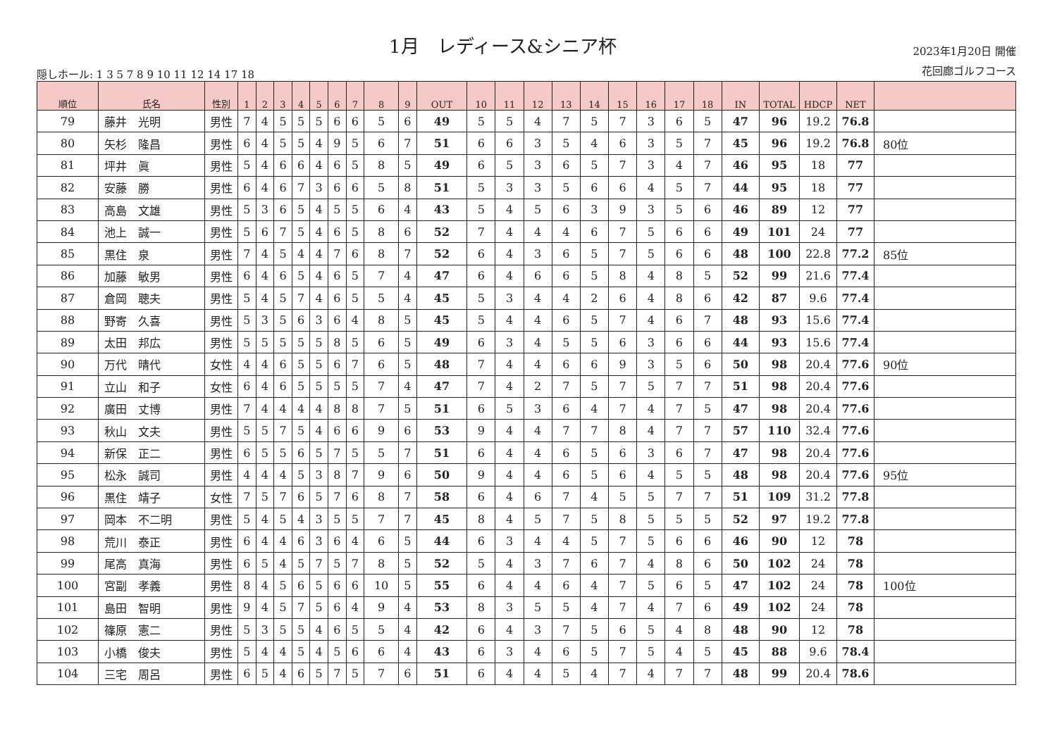隠しホール: 1 3 5 7 8 9 10 11 12 14 17 18
1月　レディース&シニア杯
2023年1月20日 開催
花回廊ゴルフコース
| 順位 | 氏名 | 性別 | 1 | 2 | 3 | 4 | 5 | 6 | 7 | 8 | 9 | OUT | 10 | 11 | 12 | 13 | 14 | 15 | 16 | 17 | 18 | IN | TOTAL | HDCP | NET | |
| --- | --- | --- | --- | --- | --- | --- | --- | --- | --- | --- | --- | --- | --- | --- | --- | --- | --- | --- | --- | --- | --- | --- | --- | --- | --- | --- |
| 79 | 藤井 光明 | 男性 | 7 | 4 | 5 | 5 | 5 | 6 | 6 | 5 | 6 | 49 | 5 | 5 | 4 | 7 | 5 | 7 | 3 | 6 | 5 | 47 | 96 | 19.2 | 76.8 | |
| 80 | 矢杉 隆昌 | 男性 | 6 | 4 | 5 | 5 | 4 | 9 | 5 | 6 | 7 | 51 | 6 | 6 | 3 | 5 | 4 | 6 | 3 | 5 | 7 | 45 | 96 | 19.2 | 76.8 | 80位 |
| 81 | 坪井 眞 | 男性 | 5 | 4 | 6 | 6 | 4 | 6 | 5 | 8 | 5 | 49 | 6 | 5 | 3 | 6 | 5 | 7 | 3 | 4 | 7 | 46 | 95 | 18 | 77 | |
| 82 | 安藤 勝 | 男性 | 6 | 4 | 6 | 7 | 3 | 6 | 6 | 5 | 8 | 51 | 5 | 3 | 3 | 5 | 6 | 6 | 4 | 5 | 7 | 44 | 95 | 18 | 77 | |
| 83 | 高島 文雄 | 男性 | 5 | 3 | 6 | 5 | 4 | 5 | 5 | 6 | 4 | 43 | 5 | 4 | 5 | 6 | 3 | 9 | 3 | 5 | 6 | 46 | 89 | 12 | 77 | |
| 84 | 池上 誠一 | 男性 | 5 | 6 | 7 | 5 | 4 | 6 | 5 | 8 | 6 | 52 | 7 | 4 | 4 | 4 | 6 | 7 | 5 | 6 | 6 | 49 | 101 | 24 | 77 | |
| 85 | 黒住 泉 | 男性 | 7 | 4 | 5 | 4 | 4 | 7 | 6 | 8 | 7 | 52 | 6 | 4 | 3 | 6 | 5 | 7 | 5 | 6 | 6 | 48 | 100 | 22.8 | 77.2 | 85位 |
| 86 | 加藤 敏男 | 男性 | 6 | 4 | 6 | 5 | 4 | 6 | 5 | 7 | 4 | 47 | 6 | 4 | 6 | 6 | 5 | 8 | 4 | 8 | 5 | 52 | 99 | 21.6 | 77.4 | |
| 87 | 倉岡 聰夫 | 男性 | 5 | 4 | 5 | 7 | 4 | 6 | 5 | 5 | 4 | 45 | 5 | 3 | 4 | 4 | 2 | 6 | 4 | 8 | 6 | 42 | 87 | 9.6 | 77.4 | |
| 88 | 野寄 久喜 | 男性 | 5 | 3 | 5 | 6 | 3 | 6 | 4 | 8 | 5 | 45 | 5 | 4 | 4 | 6 | 5 | 7 | 4 | 6 | 7 | 48 | 93 | 15.6 | 77.4 | |
| 89 | 太田 邦広 | 男性 | 5 | 5 | 5 | 5 | 5 | 8 | 5 | 6 | 5 | 49 | 6 | 3 | 4 | 5 | 5 | 6 | 3 | 6 | 6 | 44 | 93 | 15.6 | 77.4 | |
| 90 | 万代 晴代 | 女性 | 4 | 4 | 6 | 5 | 5 | 6 | 7 | 6 | 5 | 48 | 7 | 4 | 4 | 6 | 6 | 9 | 3 | 5 | 6 | 50 | 98 | 20.4 | 77.6 | 90位 |
| 91 | 立山 和子 | 女性 | 6 | 4 | 6 | 5 | 5 | 5 | 5 | 7 | 4 | 47 | 7 | 4 | 2 | 7 | 5 | 7 | 5 | 7 | 7 | 51 | 98 | 20.4 | 77.6 | |
| 92 | 廣田 丈博 | 男性 | 7 | 4 | 4 | 4 | 4 | 8 | 8 | 7 | 5 | 51 | 6 | 5 | 3 | 6 | 4 | 7 | 4 | 7 | 5 | 47 | 98 | 20.4 | 77.6 | |
| 93 | 秋山 文夫 | 男性 | 5 | 5 | 7 | 5 | 4 | 6 | 6 | 9 | 6 | 53 | 9 | 4 | 4 | 7 | 7 | 8 | 4 | 7 | 7 | 57 | 110 | 32.4 | 77.6 | |
| 94 | 新保 正二 | 男性 | 6 | 5 | 5 | 6 | 5 | 7 | 5 | 5 | 7 | 51 | 6 | 4 | 4 | 6 | 5 | 6 | 3 | 6 | 7 | 47 | 98 | 20.4 | 77.6 | |
| 95 | 松永 誠司 | 男性 | 4 | 4 | 4 | 5 | 3 | 8 | 7 | 9 | 6 | 50 | 9 | 4 | 4 | 6 | 5 | 6 | 4 | 5 | 5 | 48 | 98 | 20.4 | 77.6 | 95位 |
| 96 | 黒住 靖子 | 女性 | 7 | 5 | 7 | 6 | 5 | 7 | 6 | 8 | 7 | 58 | 6 | 4 | 6 | 7 | 4 | 5 | 5 | 7 | 7 | 51 | 109 | 31.2 | 77.8 | |
| 97 | 岡本 不二明 | 男性 | 5 | 4 | 5 | 4 | 3 | 5 | 5 | 7 | 7 | 45 | 8 | 4 | 5 | 7 | 5 | 8 | 5 | 5 | 5 | 52 | 97 | 19.2 | 77.8 | |
| 98 | 荒川 泰正 | 男性 | 6 | 4 | 4 | 6 | 3 | 6 | 4 | 6 | 5 | 44 | 6 | 3 | 4 | 4 | 5 | 7 | 5 | 6 | 6 | 46 | 90 | 12 | 78 | |
| 99 | 尾高 真海 | 男性 | 6 | 5 | 4 | 5 | 7 | 5 | 7 | 8 | 5 | 52 | 5 | 4 | 3 | 7 | 6 | 7 | 4 | 8 | 6 | 50 | 102 | 24 | 78 | |
| 100 | 宮副 孝義 | 男性 | 8 | 4 | 5 | 6 | 5 | 6 | 6 | 10 | 5 | 55 | 6 | 4 | 4 | 6 | 4 | 7 | 5 | 6 | 5 | 47 | 102 | 24 | 78 | 100位 |
| 101 | 島田 智明 | 男性 | 9 | 4 | 5 | 7 | 5 | 6 | 4 | 9 | 4 | 53 | 8 | 3 | 5 | 5 | 4 | 7 | 4 | 7 | 6 | 49 | 102 | 24 | 78 | |
| 102 | 篠原 憲二 | 男性 | 5 | 3 | 5 | 5 | 4 | 6 | 5 | 5 | 4 | 42 | 6 | 4 | 3 | 7 | 5 | 6 | 5 | 4 | 8 | 48 | 90 | 12 | 78 | |
| 103 | 小橋 俊夫 | 男性 | 5 | 4 | 4 | 5 | 4 | 5 | 6 | 6 | 4 | 43 | 6 | 3 | 4 | 6 | 5 | 7 | 5 | 4 | 5 | 45 | 88 | 9.6 | 78.4 | |
| 104 | 三宅 周呂 | 男性 | 6 | 5 | 4 | 6 | 5 | 7 | 5 | 7 | 6 | 51 | 6 | 4 | 4 | 5 | 4 | 7 | 4 | 7 | 7 | 48 | 99 | 20.4 | 78.6 | |